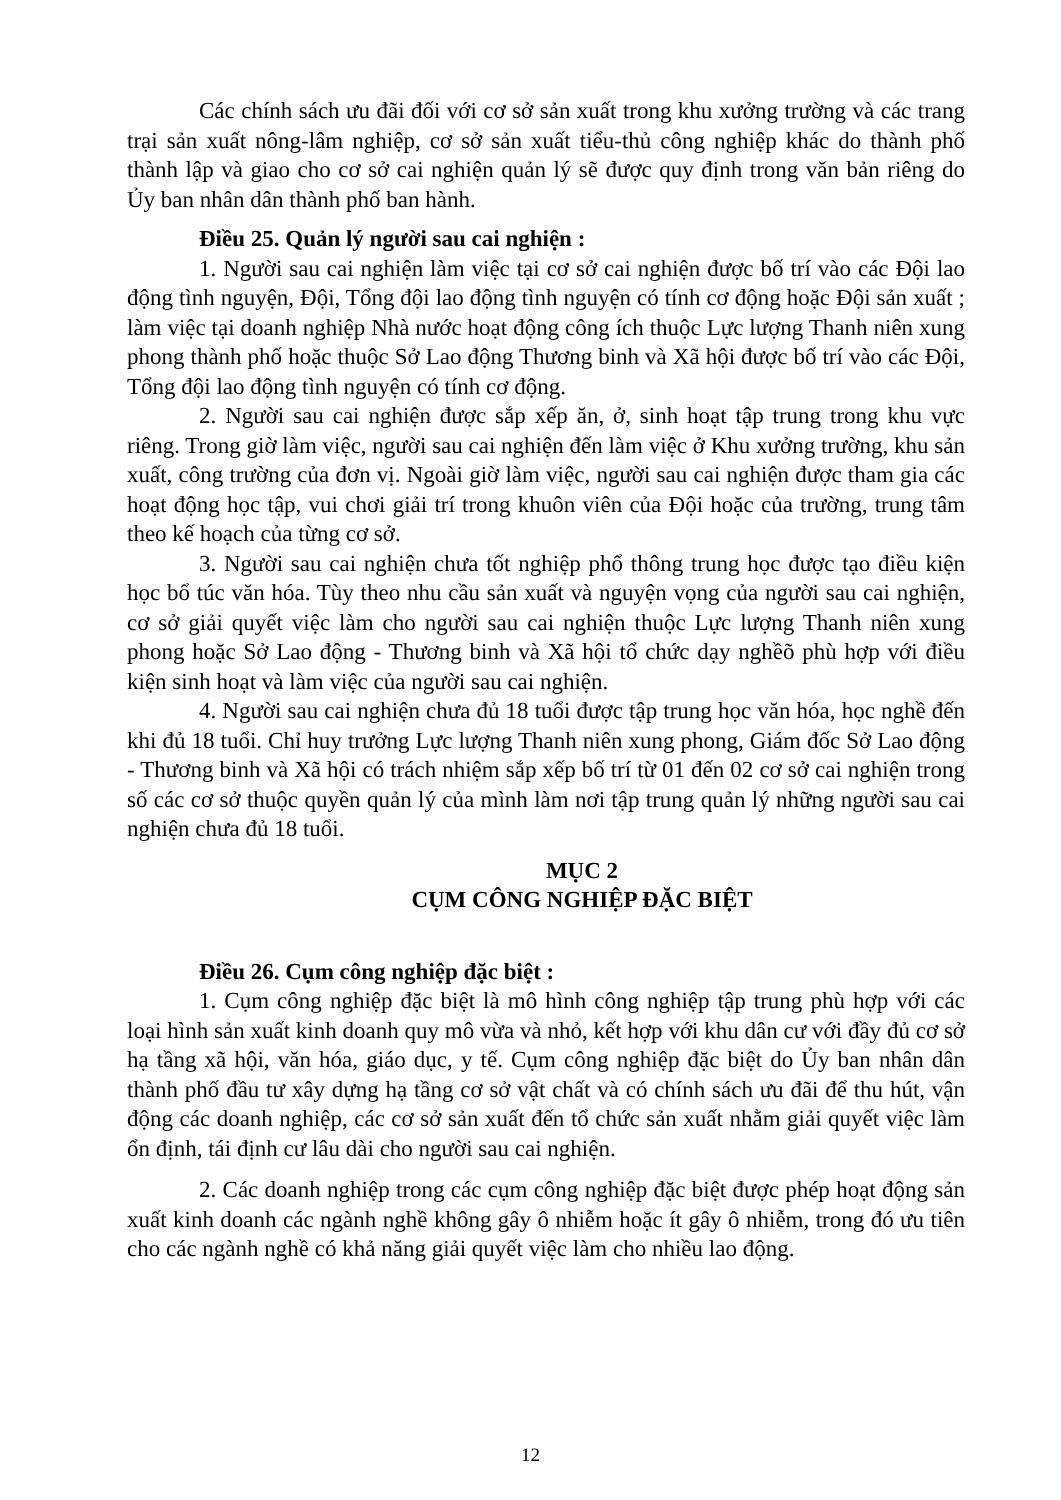Các chính sách ưu đãi đối với cơ sở sản xuất trong khu xưởng trường và các trang trại sản xuất nông-lâm nghiệp, cơ sở sản xuất tiểu-thủ công nghiệp khác do thành phố thành lập và giao cho cơ sở cai nghiện quản lý sẽ được quy định trong văn bản riêng do Ủy ban nhân dân thành phố ban hành.
Điều 25. Quản lý người sau cai nghiện :
1. Người sau cai nghiện làm việc tại cơ sở cai nghiện được bố trí vào các Đội lao động tình nguyện, Đội, Tổng đội lao động tình nguyện có tính cơ động hoặc Đội sản xuất ; làm việc tại doanh nghiệp Nhà nước hoạt động công ích thuộc Lực lượng Thanh niên xung phong thành phố hoặc thuộc Sở Lao động Thương binh và Xã hội được bố trí vào các Đội, Tổng đội lao động tình nguyện có tính cơ động.
2. Người sau cai nghiện được sắp xếp ăn, ở, sinh hoạt tập trung trong khu vực riêng. Trong giờ làm việc, người sau cai nghiện đến làm việc ở Khu xưởng trường, khu sản xuất, công trường của đơn vị. Ngoài giờ làm việc, người sau cai nghiện được tham gia các hoạt động học tập, vui chơi giải trí trong khuôn viên của Đội hoặc của trường, trung tâm theo kế hoạch của từng cơ sở.
3. Người sau cai nghiện chưa tốt nghiệp phổ thông trung học được tạo điều kiện học bổ túc văn hóa. Tùy theo nhu cầu sản xuất và nguyện vọng của người sau cai nghiện, cơ sở giải quyết việc làm cho người sau cai nghiện thuộc Lực lượng Thanh niên xung phong hoặc Sở Lao động - Thương binh và Xã hội tổ chức dạy nghềõ phù hợp với điều kiện sinh hoạt và làm việc của người sau cai nghiện.
4. Người sau cai nghiện chưa đủ 18 tuổi được tập trung học văn hóa, học nghề đến khi đủ 18 tuổi. Chỉ huy trưởng Lực lượng Thanh niên xung phong, Giám đốc Sở Lao động - Thương binh và Xã hội có trách nhiệm sắp xếp bố trí từ 01 đến 02 cơ sở cai nghiện trong số các cơ sở thuộc quyền quản lý của mình làm nơi tập trung quản lý những người sau cai nghiện chưa đủ 18 tuổi.
MỤC 2
CỤM CÔNG NGHIỆP ĐẶC BIỆT
Điều 26. Cụm công nghiệp đặc biệt :
1. Cụm công nghiệp đặc biệt là mô hình công nghiệp tập trung phù hợp với các loại hình sản xuất kinh doanh quy mô vừa và nhỏ, kết hợp với khu dân cư với đầy đủ cơ sở hạ tầng xã hội, văn hóa, giáo dục, y tế. Cụm công nghiệp đặc biệt do Ủy ban nhân dân thành phố đầu tư xây dựng hạ tầng cơ sở vật chất và có chính sách ưu đãi để thu hút, vận động các doanh nghiệp, các cơ sở sản xuất đến tổ chức sản xuất nhằm giải quyết việc làm ổn định, tái định cư lâu dài cho người sau cai nghiện.
2. Các doanh nghiệp trong các cụm công nghiệp đặc biệt được phép hoạt động sản xuất kinh doanh các ngành nghề không gây ô nhiễm hoặc ít gây ô nhiễm, trong đó ưu tiên cho các ngành nghề có khả năng giải quyết việc làm cho nhiều lao động.
12